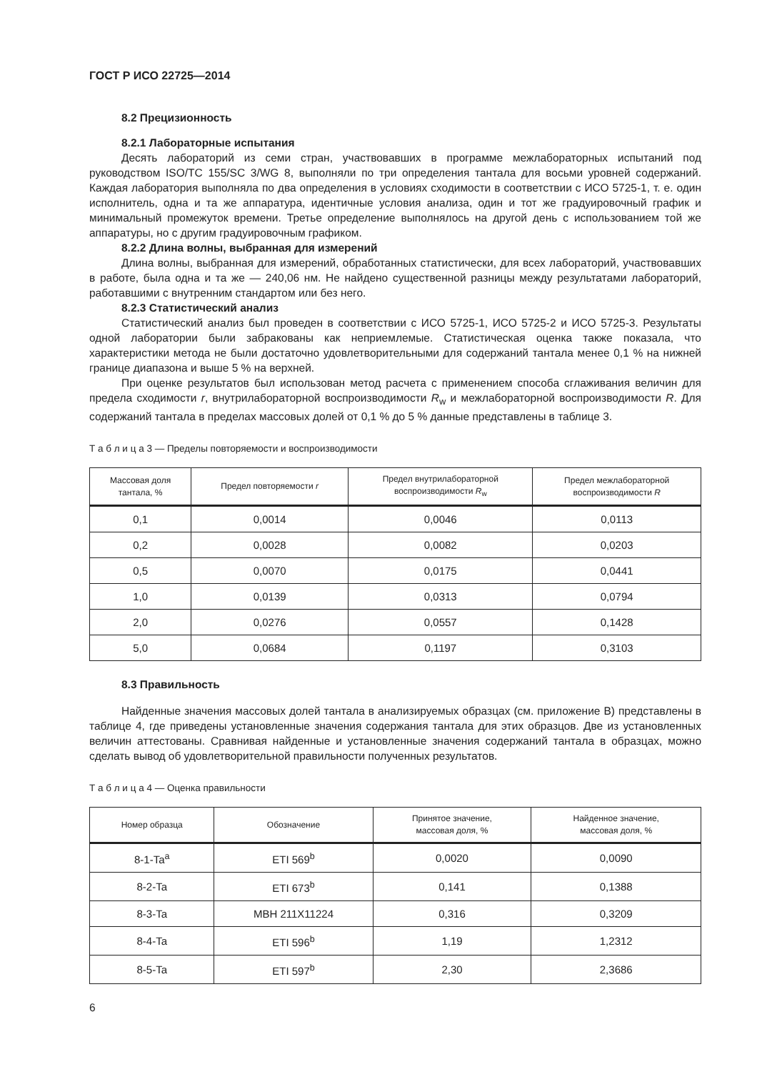ГОСТ Р ИСО 22725—2014
8.2 Прецизионность
8.2.1 Лабораторные испытания
Десять лабораторий из семи стран, участвовавших в программе межлабораторных испытаний под руководством ISO/TC 155/SC 3/WG 8, выполняли по три определения тантала для восьми уровней содержаний. Каждая лаборатория выполняла по два определения в условиях сходимости в соответствии с ИСО 5725-1, т. е. один исполнитель, одна и та же аппаратура, идентичные условия анализа, один и тот же градуировочный график и минимальный промежуток времени. Третье определение выполнялось на другой день с использованием той же аппаратуры, но с другим градуировочным графиком.
8.2.2 Длина волны, выбранная для измерений
Длина волны, выбранная для измерений, обработанных статистически, для всех лабораторий, участвовавших в работе, была одна и та же — 240,06 нм. Не найдено существенной разницы между результатами лабораторий, работавшими с внутренним стандартом или без него.
8.2.3 Статистический анализ
Статистический анализ был проведен в соответствии с ИСО 5725-1, ИСО 5725-2 и ИСО 5725-3. Результаты одной лаборатории были забракованы как неприемлемые. Статистическая оценка также показала, что характеристики метода не были достаточно удовлетворительными для содержаний тантала менее 0,1 % на нижней границе диапазона и выше 5 % на верхней.
При оценке результатов был использован метод расчета с применением способа сглаживания величин для предела сходимости r, внутрилабораторной воспроизводимости R<sub>w</sub> и межлабораторной воспроизводимости R. Для содержаний тантала в пределах массовых долей от 0,1 % до 5 % данные представлены в таблице 3.
Т а б л и ц а 3 — Пределы повторяемости и воспроизводимости
| Массовая доля тантала, % | Предел повторяемости r | Предел внутрилабораторной воспроизводимости R<sub>w</sub> | Предел межлабораторной воспроизводимости R |
| --- | --- | --- | --- |
| 0,1 | 0,0014 | 0,0046 | 0,0113 |
| 0,2 | 0,0028 | 0,0082 | 0,0203 |
| 0,5 | 0,0070 | 0,0175 | 0,0441 |
| 1,0 | 0,0139 | 0,0313 | 0,0794 |
| 2,0 | 0,0276 | 0,0557 | 0,1428 |
| 5,0 | 0,0684 | 0,1197 | 0,3103 |
8.3 Правильность
Найденные значения массовых долей тантала в анализируемых образцах (см. приложение В) представлены в таблице 4, где приведены установленные значения содержания тантала для этих образцов. Две из установленных величин аттестованы. Сравнивая найденные и установленные значения содержаний тантала в образцах, можно сделать вывод об удовлетворительной правильности полученных результатов.
Т а б л и ц а 4 — Оценка правильности
| Номер образца | Обозначение | Принятое значение, массовая доля, % | Найденное значение, массовая доля, % |
| --- | --- | --- | --- |
| 8-1-Ta<sup>a</sup> | ETI 569<sup>b</sup> | 0,0020 | 0,0090 |
| 8-2-Ta | ETI 673<sup>b</sup> | 0,141 | 0,1388 |
| 8-3-Ta | MBH 211X11224 | 0,316 | 0,3209 |
| 8-4-Ta | ETI 596<sup>b</sup> | 1,19 | 1,2312 |
| 8-5-Ta | ETI 597<sup>b</sup> | 2,30 | 2,3686 |
6